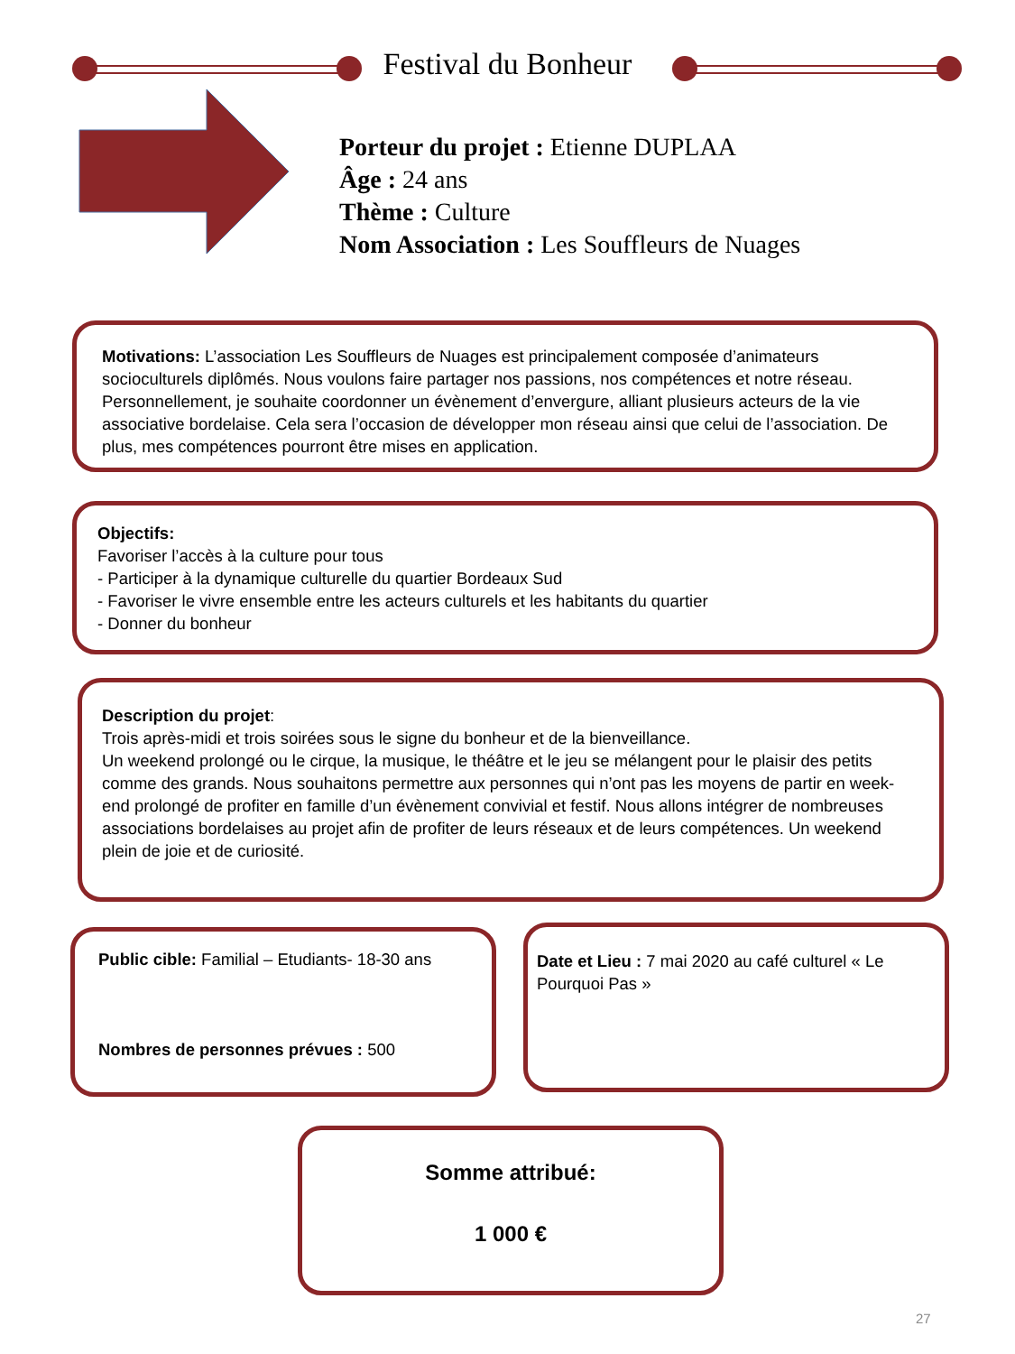Festival du Bonheur
Porteur du projet : Etienne DUPLAA
Âge : 24 ans
Thème : Culture
Nom Association : Les Souffleurs de Nuages
Motivations: L’association Les Souffleurs de Nuages est principalement composée d’animateurs socioculturels diplômés. Nous voulons faire partager nos passions, nos compétences et notre réseau. Personnellement, je souhaite coordonner un évènement d’envergure, alliant plusieurs acteurs de la vie associative bordelaise. Cela sera l’occasion de développer mon réseau ainsi que celui de l’association. De plus, mes compétences pourront être mises en application.
Objectifs:
Favoriser l’accès à la culture pour tous
- Participer à la dynamique culturelle du quartier Bordeaux Sud
- Favoriser le vivre ensemble entre les acteurs culturels et les habitants du quartier
- Donner du bonheur
Description du projet:
Trois après-midi et trois soirées sous le signe du bonheur et de la bienveillance.
Un weekend prolongé ou le cirque, la musique, le théâtre et le jeu se mélangent pour le plaisir des petits comme des grands. Nous souhaitons permettre aux personnes qui n’ont pas les moyens de partir en week-end prolongé de profiter en famille d’un évènement convivial et festif. Nous allons intégrer de nombreuses associations bordelaises au projet afin de profiter de leurs réseaux et de leurs compétences. Un weekend plein de joie et de curiosité.
Public cible: Familial – Etudiants- 18-30 ans
Nombres de personnes prévues : 500
Date et Lieu : 7 mai 2020 au café culturel « Le Pourquoi Pas »
Somme attribué:
1 000 €
27